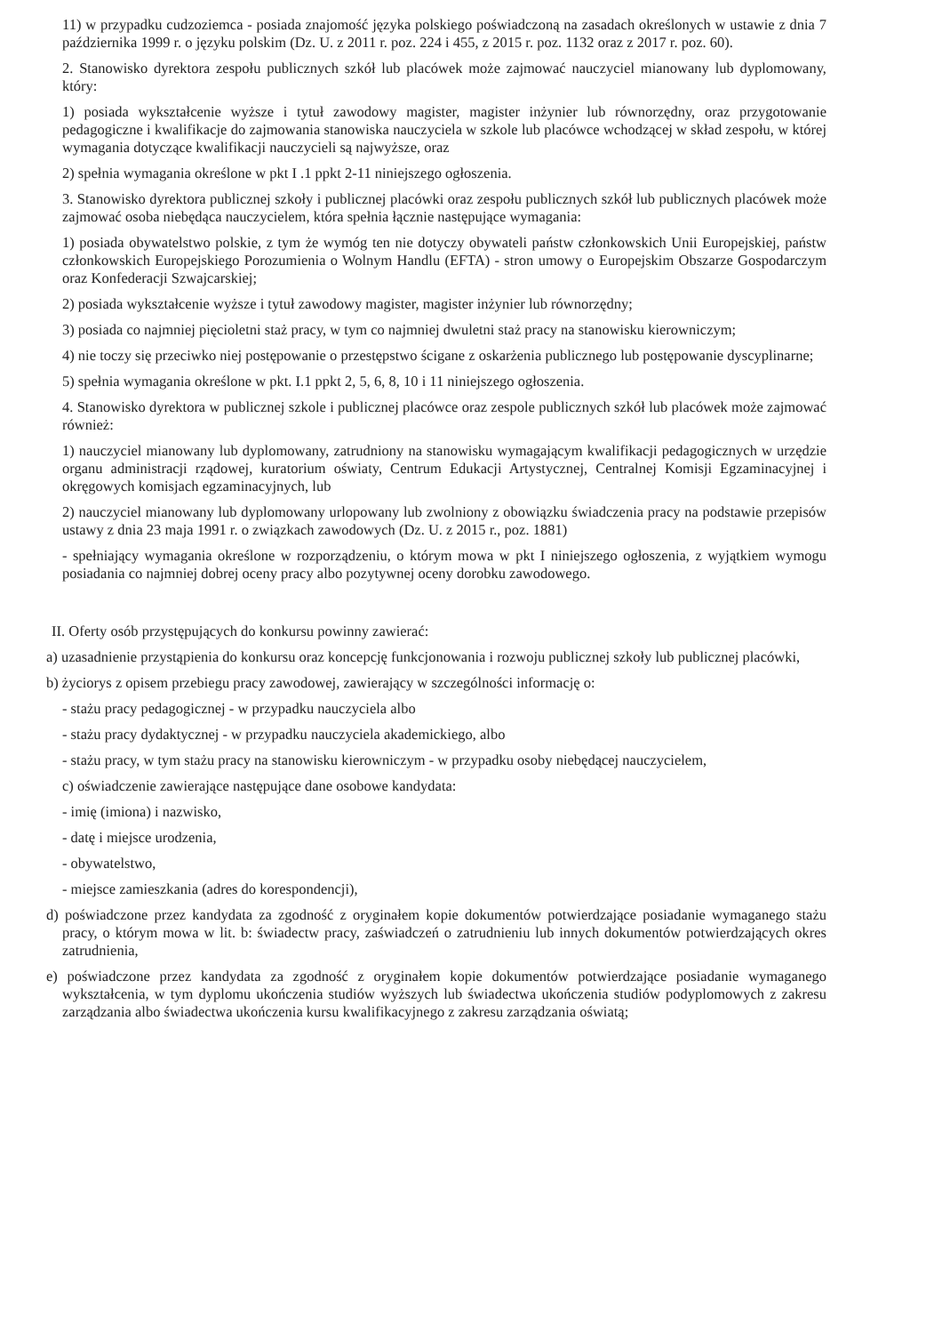11) w przypadku cudzoziemca - posiada znajomość języka polskiego poświadczoną na zasadach określonych w ustawie z dnia 7 października 1999 r. o języku polskim (Dz. U. z 2011 r. poz. 224 i 455, z 2015 r. poz. 1132 oraz z 2017 r. poz. 60).
2. Stanowisko dyrektora zespołu publicznych szkół lub placówek może zajmować nauczyciel mianowany lub dyplomowany, który:
1) posiada wykształcenie wyższe i tytuł zawodowy magister, magister inżynier lub równorzędny, oraz przygotowanie pedagogiczne i kwalifikacje do zajmowania stanowiska nauczyciela w szkole lub placówce wchodzącej w skład zespołu, w której wymagania dotyczące kwalifikacji nauczycieli są najwyższe, oraz
2) spełnia wymagania określone w pkt I .1 ppkt 2-11 niniejszego ogłoszenia.
3. Stanowisko dyrektora publicznej szkoły i publicznej placówki oraz zespołu publicznych szkół lub publicznych placówek może zajmować osoba niebędąca nauczycielem, która spełnia łącznie następujące wymagania:
1) posiada obywatelstwo polskie, z tym że wymóg ten nie dotyczy obywateli państw członkowskich Unii Europejskiej, państw członkowskich Europejskiego Porozumienia o Wolnym Handlu (EFTA) - stron umowy o Europejskim Obszarze Gospodarczym oraz Konfederacji Szwajcarskiej;
2) posiada wykształcenie wyższe i tytuł zawodowy magister, magister inżynier lub równorzędny;
3) posiada co najmniej pięcioletni staż pracy, w tym co najmniej dwuletni staż pracy na stanowisku kierowniczym;
4) nie toczy się przeciwko niej postępowanie o przestępstwo ścigane z oskarżenia publicznego lub postępowanie dyscyplinarne;
5) spełnia wymagania określone w pkt. I.1 ppkt 2, 5, 6, 8, 10 i 11 niniejszego ogłoszenia.
4. Stanowisko dyrektora w publicznej szkole i publicznej placówce oraz zespole publicznych szkół lub placówek może zajmować również:
1) nauczyciel mianowany lub dyplomowany, zatrudniony na stanowisku wymagającym kwalifikacji pedagogicznych w urzędzie organu administracji rządowej, kuratorium oświaty, Centrum Edukacji Artystycznej, Centralnej Komisji Egzaminacyjnej i okręgowych komisjach egzaminacyjnych, lub
2) nauczyciel mianowany lub dyplomowany urlopowany lub zwolniony z obowiązku świadczenia pracy na podstawie przepisów ustawy z dnia 23 maja 1991 r. o związkach zawodowych (Dz. U. z 2015 r., poz. 1881)
- spełniający wymagania określone w rozporządzeniu, o którym mowa w pkt I niniejszego ogłoszenia, z wyjątkiem wymogu posiadania co najmniej dobrej oceny pracy albo pozytywnej oceny dorobku zawodowego.
II. Oferty osób przystępujących do konkursu powinny zawierać:
a) uzasadnienie przystąpienia do konkursu oraz koncepcję funkcjonowania i rozwoju publicznej szkoły lub publicznej placówki,
b) życiorys z opisem przebiegu pracy zawodowej, zawierający w szczególności informację o:
- stażu pracy pedagogicznej - w przypadku nauczyciela albo
- stażu pracy dydaktycznej - w przypadku nauczyciela akademickiego, albo
- stażu pracy, w tym stażu pracy na stanowisku kierowniczym - w przypadku osoby niebędącej nauczycielem,
c) oświadczenie zawierające następujące dane osobowe kandydata:
- imię (imiona) i nazwisko,
- datę i miejsce urodzenia,
- obywatelstwo,
- miejsce zamieszkania (adres do korespondencji),
d) poświadczone przez kandydata za zgodność z oryginałem kopie dokumentów potwierdzające posiadanie wymaganego stażu pracy, o którym mowa w lit. b: świadectw pracy, zaświadczeń o zatrudnieniu lub innych dokumentów potwierdzających okres zatrudnienia,
e) poświadczone przez kandydata za zgodność z oryginałem kopie dokumentów potwierdzające posiadanie wymaganego wykształcenia, w tym dyplomu ukończenia studiów wyższych lub świadectwa ukończenia studiów podyplomowych z zakresu zarządzania albo świadectwa ukończenia kursu kwalifikacyjnego z zakresu zarządzania oświatą;